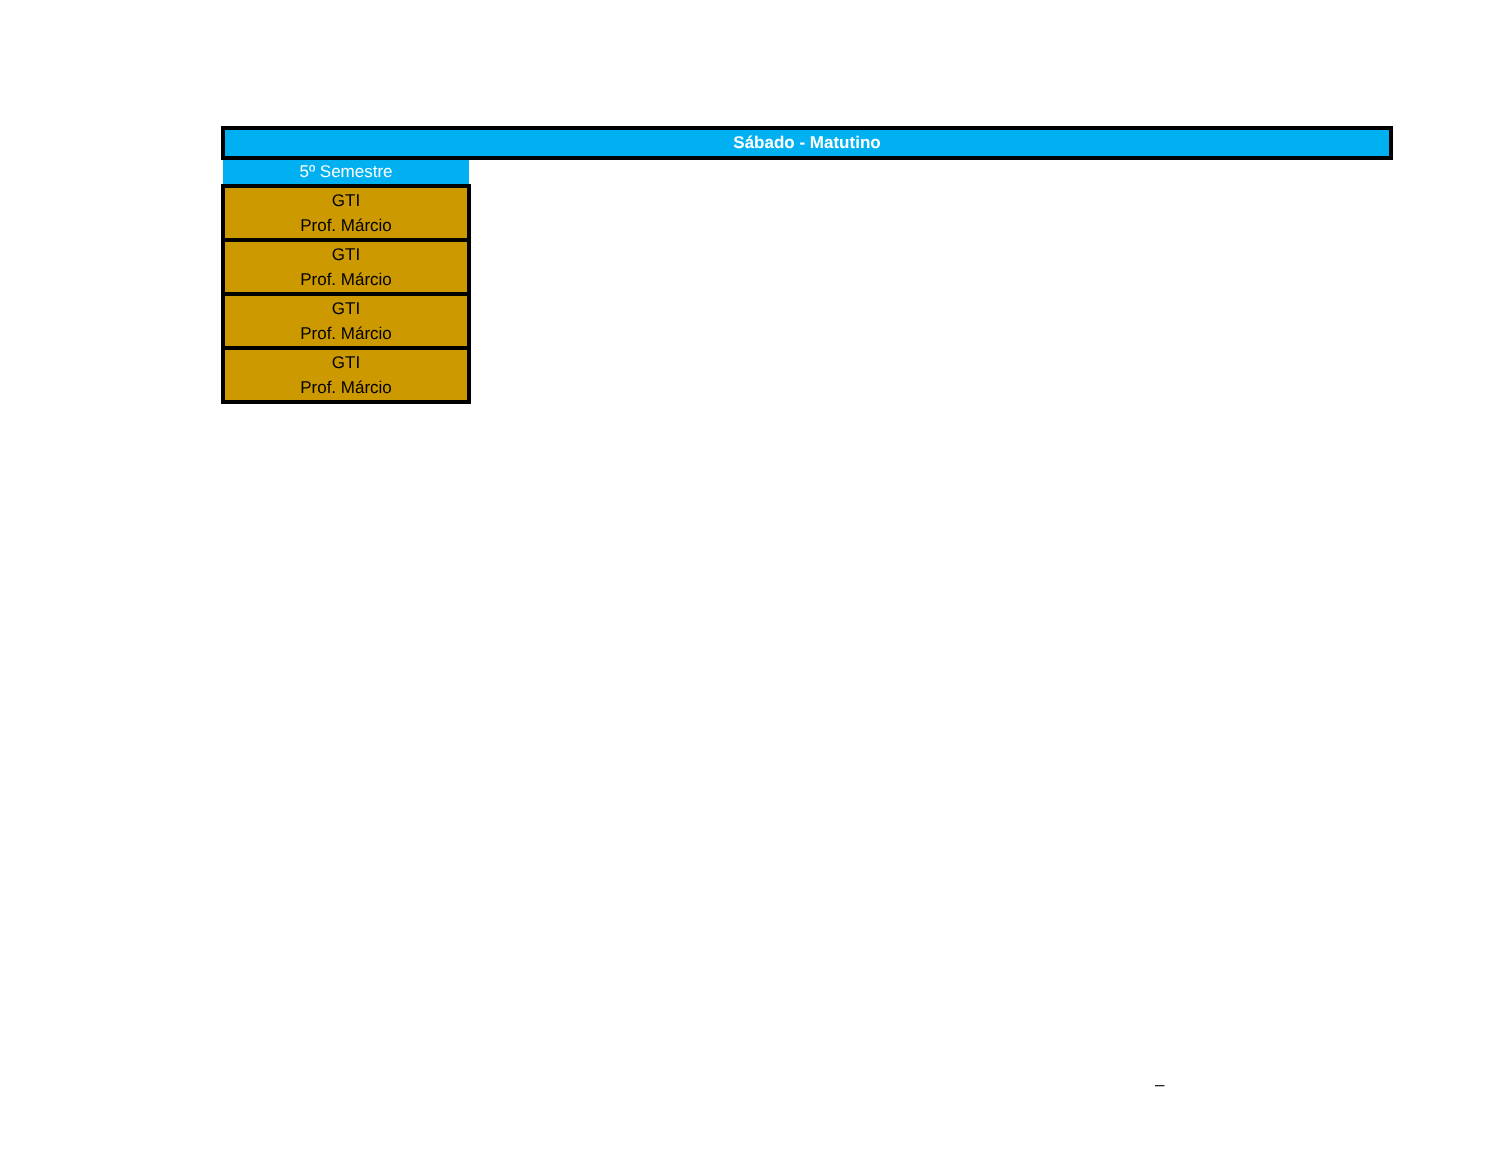| Sábado - Matutino | |
| 5º Semestre | |
| GTI Prof. Márcio | |
| GTI Prof. Márcio | |
| GTI Prof. Márcio | |
| GTI Prof. Márcio | |
–